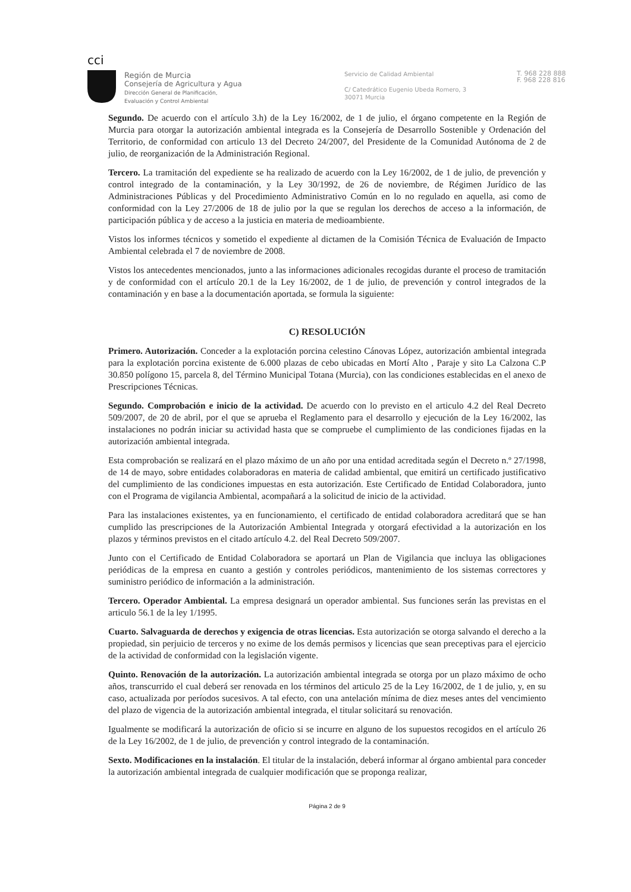ᴄᴄⅰ
Región de Murcia
Consejería de Agricultura y Agua
Dirección General de Planificación,
Evaluación y Control Ambiental
Servicio de Calidad Ambiental
C/ Catedrático Eugenio Ubeda Romero, 3
30071 Murcia
T. 968 228 888
F. 968 228 816
Segundo. De acuerdo con el artículo 3.h) de la Ley 16/2002, de 1 de julio, el órgano competente en la Región de Murcia para otorgar la autorización ambiental integrada es la Consejería de Desarrollo Sostenible y Ordenación del Territorio, de conformidad con articulo 13 del Decreto 24/2007, del Presidente de la Comunidad Autónoma de 2 de julio, de reorganización de la Administración Regional.
Tercero. La tramitación del expediente se ha realizado de acuerdo con la Ley 16/2002, de 1 de julio, de prevención y control integrado de la contaminación, y la Ley 30/1992, de 26 de noviembre, de Régimen Jurídico de las Administraciones Públicas y del Procedimiento Administrativo Común en lo no regulado en aquella, asi como de conformidad con la Ley 27/2006 de 18 de julio por la que se regulan los derechos de acceso a la información, de participación pública y de acceso a la justicia en materia de medioambiente.
Vistos los informes técnicos y sometido el expediente al dictamen de la Comisión Técnica de Evaluación de Impacto Ambiental celebrada el 7 de noviembre de 2008.
Vistos los antecedentes mencionados, junto a las informaciones adicionales recogidas durante el proceso de tramitación y de conformidad con el artículo 20.1 de la Ley 16/2002, de 1 de julio, de prevención y control integrados de la contaminación y en base a la documentación aportada, se formula la siguiente:
C) RESOLUCIÓN
Primero. Autorización. Conceder a la explotación porcina celestino Cánovas López, autorización ambiental integrada para la explotación porcina existente de 6.000 plazas de cebo ubicadas en Mortí Alto , Paraje y sito La Calzona C.P 30.850 polígono 15, parcela 8, del Término Municipal Totana (Murcia), con las condiciones establecidas en el anexo de Prescripciones Técnicas.
Segundo. Comprobación e inicio de la actividad. De acuerdo con lo previsto en el articulo 4.2 del Real Decreto 509/2007, de 20 de abril, por el que se aprueba el Reglamento para el desarrollo y ejecución de la Ley 16/2002, las instalaciones no podrán iniciar su actividad hasta que se compruebe el cumplimiento de las condiciones fijadas en la autorización ambiental integrada.
Esta comprobación se realizará en el plazo máximo de un año por una entidad acreditada según el Decreto n.º 27/1998, de 14 de mayo, sobre entidades colaboradoras en materia de calidad ambiental, que emitirá un certificado justificativo del cumplimiento de las condiciones impuestas en esta autorización. Este Certificado de Entidad Colaboradora, junto con el Programa de vigilancia Ambiental, acompañará a la solicitud de inicio de la actividad.
Para las instalaciones existentes, ya en funcionamiento, el certificado de entidad colaboradora acreditará que se han cumplido las prescripciones de la Autorización Ambiental Integrada y otorgará efectividad a la autorización en los plazos y términos previstos en el citado artículo 4.2. del Real Decreto 509/2007.
Junto con el Certificado de Entidad Colaboradora se aportará un Plan de Vigilancia que incluya las obligaciones periódicas de la empresa en cuanto a gestión y controles periódicos, mantenimiento de los sistemas correctores y suministro periódico de información a la administración.
Tercero. Operador Ambiental. La empresa designará un operador ambiental. Sus funciones serán las previstas en el articulo 56.1 de la ley 1/1995.
Cuarto. Salvaguarda de derechos y exigencia de otras licencias. Esta autorización se otorga salvando el derecho a la propiedad, sin perjuicio de terceros y no exime de los demás permisos y licencias que sean preceptivas para el ejercicio de la actividad de conformidad con la legislación vigente.
Quinto. Renovación de la autorización. La autorización ambiental integrada se otorga por un plazo máximo de ocho años, transcurrido el cual deberá ser renovada en los términos del articulo 25 de la Ley 16/2002, de 1 de julio, y, en su caso, actualizada por períodos sucesivos. A tal efecto, con una antelación mínima de diez meses antes del vencimiento del plazo de vigencia de la autorización ambiental integrada, el titular solicitará su renovación.
Igualmente se modificará la autorización de oficio si se incurre en alguno de los supuestos recogidos en el artículo 26 de la Ley 16/2002, de 1 de julio, de prevención y control integrado de la contaminación.
Sexto. Modificaciones en la instalación. El titular de la instalación, deberá informar al órgano ambiental para conceder la autorización ambiental integrada de cualquier modificación que se proponga realizar,
Página 2 de 9